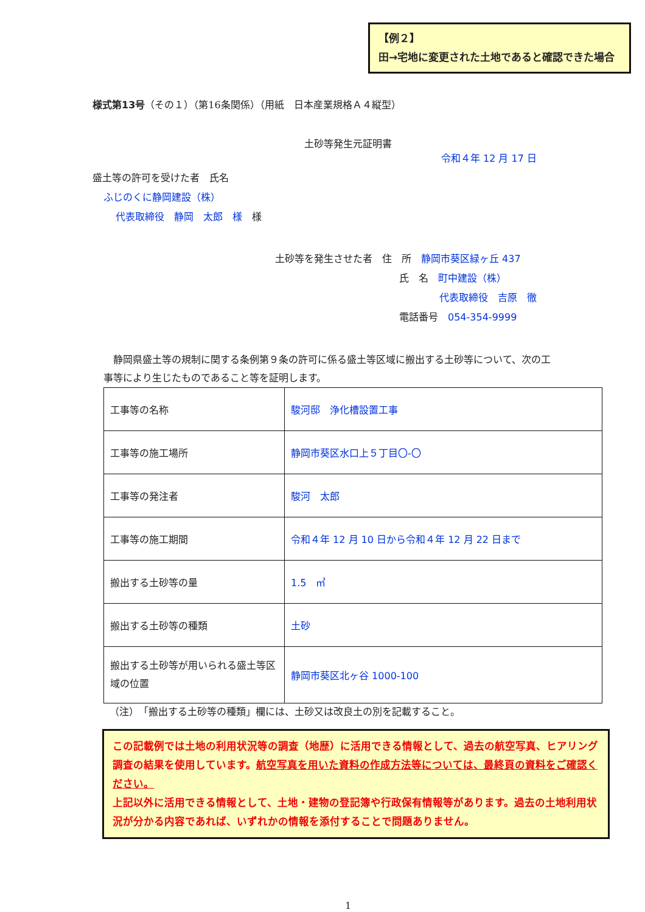【例２】
田→宅地に変更された土地であると確認できた場合
様式第13号（その１）（第16条関係）（用紙　日本産業規格Ａ４縦型）
土砂等発生元証明書
令和４年 12 月 17 日
盛土等の許可を受けた者　氏名
ふじのくに静岡建設（株）
代表取締役　静岡　太郎　様　様
土砂等を発生させた者　住　所　静岡市葵区緑ヶ丘 437
氏　名　町中建設（株）
代表取締役　吉原　徹
電話番号　054-354-9999
　静岡県盛土等の規制に関する条例第９条の許可に係る盛土等区域に搬出する土砂等について、次の工事等により生じたものであること等を証明します。
| 工事等の名称 | 駿河邸 浄化槽設置工事 |
| 工事等の施工場所 | 静岡市葵区水口上５丁目〇-〇 |
| 工事等の発注者 | 駿河 太郎 |
| 工事等の施工期間 | 令和４年 12 月 10 日から令和４年 12 月 22 日まで |
| 搬出する土砂等の量 | 1.5 ㎥ |
| 搬出する土砂等の種類 | 土砂 |
| 搬出する土砂等が用いられる盛土等区域の位置 | 静岡市葵区北ヶ谷 1000-100 |
（注）　「搬出する土砂等の種類」欄には、土砂又は改良土の別を記載すること。
この記載例では土地の利用状況等の調査（地歴）に活用できる情報として、過去の航空写真、ヒアリング調査の結果を使用しています。航空写真を用いた資料の作成方法等については、最終頁の資料をご確認ください。
上記以外に活用できる情報として、土地・建物の登記簿や行政保有情報等があります。過去の土地利用状況が分かる内容であれば、いずれかの情報を添付することで問題ありません。
1